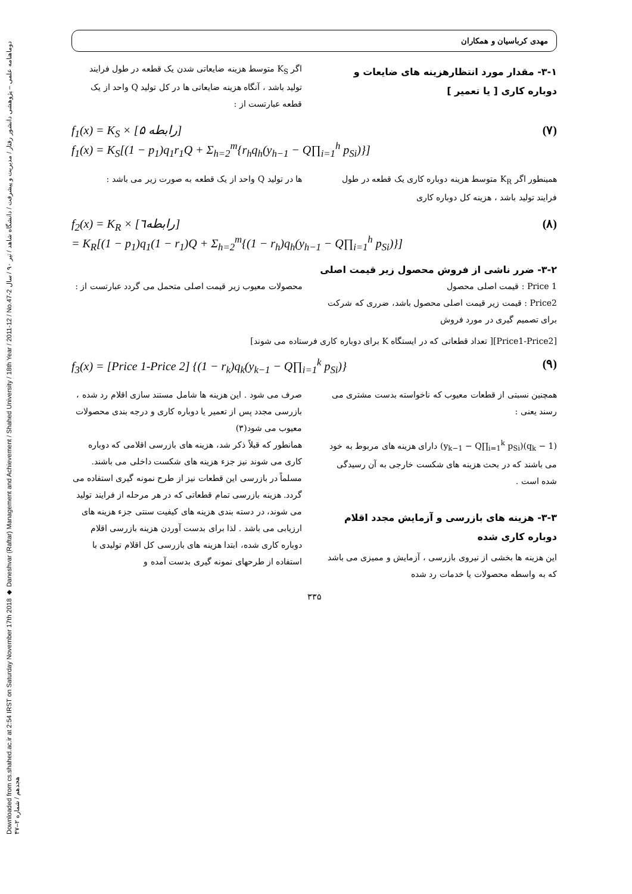Downloaded from cs.shahed.ac.ir at 2:54 IRST on Saturday November 17th 2018 ◆ Daneshvar (Raftar) Management and Achievement / Shahed University / 18th Year / 2011-12 / No.47-2 دوماهنامه علمی – پژوهشی دانشور رفتار / مدیریت و پیشرفت / دانشگاه شاهد / تیر ۹۰ / سال هجدهم / شماره ۲–۴۷
مهدی کرباسیان و همکاران
۳-۱- مقدار مورد انتظارهزینه های ضایعات و دوباره کاری [ یا تعمیر ]
اگر K<sub>S</sub> متوسط هزینه ضایعاتی شدن یک قطعه در طول فرایند تولید باشد ، آنگاه هزینه ضایعاتی ها در کل تولید Q واحد از یک قطعه عبارتست از :
f<sub>1</sub>(x) = K<sub>S</sub> × [رابطه ۵]
f<sub>1</sub>(x) = K<sub>S</sub>[(1 − p<sub>1</sub>)q<sub>1</sub>r<sub>1</sub>Q + Σ<sub>h=2</sub><sup>m</sup>{r<sub>h</sub>q<sub>h</sub>(y<sub>h−1</sub> − Q∏<sub>i=1</sub><sup>h</sup> p<sub>Si</sub>)}] (۷)
همینطور اگر K<sub>R</sub> متوسط هزینه دوباره کاری یک قطعه در طول فرایند تولید باشد ، هزینه کل دوباره کاری
ها در تولید Q واحد از یک قطعه به صورت زیر می باشد :
f<sub>2</sub>(x) = K<sub>R</sub> × [رابطه٦]
= K<sub>R</sub>[(1 − p<sub>1</sub>)q<sub>1</sub>(1 − r<sub>1</sub>)Q + Σ<sub>h=2</sub><sup>m</sup>{(1 − r<sub>h</sub>)q<sub>h</sub>(y<sub>h−1</sub> − Q∏<sub>i=1</sub><sup>h</sup> p<sub>Si</sub>)}] (۸)
۳-۲- ضرر ناشی از فروش محصول زیر قیمت اصلی
Price 1 : قیمت اصلی محصول
Price2 : قیمت زیر قیمت اصلی محصول باشد، ضرری که شرکت برای تصمیم گیری در مورد فروش
محصولات معیوب زیر قیمت اصلی متحمل می گردد عبارتست از :
[Price1-Price2][ تعداد قطعاتی که در ایستگاه K برای دوباره کاری فرستاده می شوند]
f<sub>3</sub>(x) = [Price 1-Price 2] {(1 − r<sub>k</sub>)q<sub>k</sub>(y<sub>k−1</sub> − Q∏<sub>i=1</sub><sup>k</sup> p<sub>Si</sub>)} (۹)
همچنین نسبتی از قطعات معیوب که ناخواسته بدست مشتری می رسند یعنی :
(1 − q<sub>k</sub>)(y<sub>k−1</sub> − Q∏<sub>i=1</sub><sup>k</sup> p<sub>Si</sub>) دارای هزینه های مربوط به خود می باشند که در بحث هزینه های شکست خارجی به آن رسیدگی شده است .
۳-۳- هزینه های بازرسی و آزمایش مجدد اقلام دوباره کاری شده
این هزینه ها بخشی از نیروی بازرسی ، آزمایش و ممیزی می باشد که به واسطه محصولات یا خدمات رد شده
صرف می شود . این هزینه ها شامل مستند سازی اقلام رد شده ، بازرسی مجدد پس از تعمیر یا دوباره کاری و درجه بندی محصولات معیوب می شود(۳)
همانطور که قبلاً ذکر شد، هزینه های بازرسی اقلامی که دوباره کاری می شوند نیز جزء هزینه های شکست داخلی می باشند. مسلماً در بازرسی این قطعات نیز از طرح نمونه گیری استفاده می گردد. هزینه بازرسی تمام قطعاتی که در هر مرحله از فرایند تولید می شوند، در دسته بندی هزینه های کیفیت سنتی جزء هزینه های ارزیابی می باشد . لذا برای بدست آوردن هزینه بازرسی اقلام دوباره کاری شده، ابتدا هزینه های بازرسی کل اقلام تولیدی با استفاده از طرحهای نمونه گیری بدست آمده و
۳۳۵